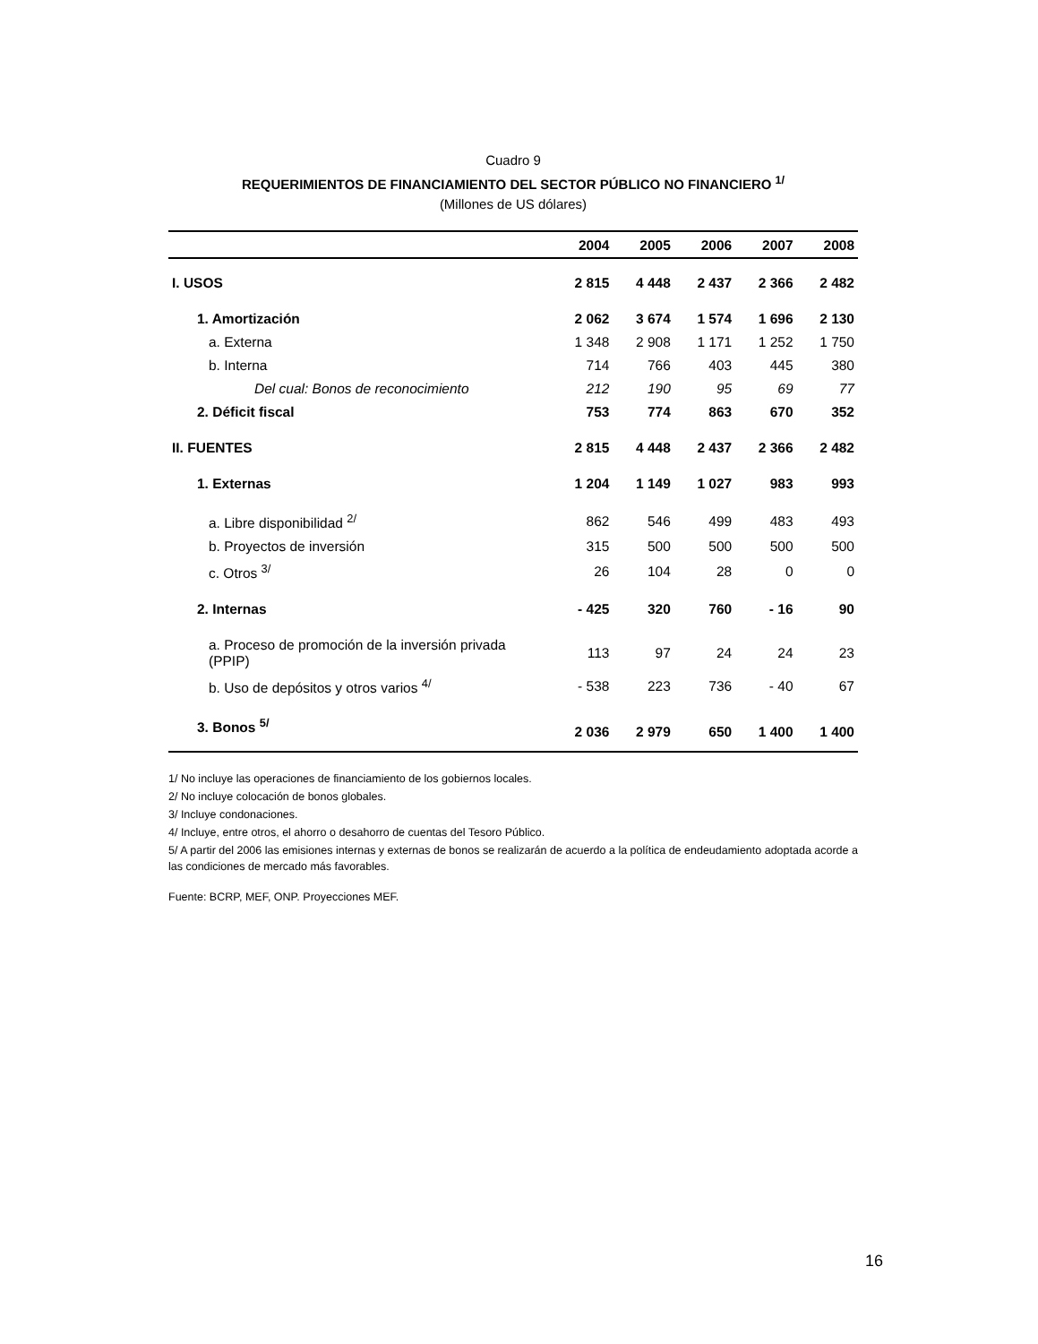Cuadro 9
REQUERIMIENTOS DE FINANCIAMIENTO DEL SECTOR PÚBLICO NO FINANCIERO <sup>1/</sup>
(Millones de US dólares)
| | 2004 | 2005 | 2006 | 2007 | 2008 |
| --- | --- | --- | --- | --- | --- |
| I. USOS | 2 815 | 4 448 | 2 437 | 2 366 | 2 482 |
| 1. Amortización | 2 062 | 3 674 | 1 574 | 1 696 | 2 130 |
| a. Externa | 1 348 | 2 908 | 1 171 | 1 252 | 1 750 |
| b. Interna | 714 | 766 | 403 | 445 | 380 |
| Del cual: Bonos de reconocimiento | 212 | 190 | 95 | 69 | 77 |
| 2. Déficit fiscal | 753 | 774 | 863 | 670 | 352 |
| II. FUENTES | 2 815 | 4 448 | 2 437 | 2 366 | 2 482 |
| 1. Externas | 1 204 | 1 149 | 1 027 | 983 | 993 |
| a. Libre disponibilidad <sup>2/</sup> | 862 | 546 | 499 | 483 | 493 |
| b. Proyectos de inversión | 315 | 500 | 500 | 500 | 500 |
| c. Otros <sup>3/</sup> | 26 | 104 | 28 | 0 | 0 |
| 2. Internas | - 425 | 320 | 760 | - 16 | 90 |
| a. Proceso de promoción de la inversión privada (PPIP) | 113 | 97 | 24 | 24 | 23 |
| b. Uso de depósitos y otros varios <sup>4/</sup> | - 538 | 223 | 736 | - 40 | 67 |
| 3. Bonos <sup>5/</sup> | 2 036 | 2 979 | 650 | 1 400 | 1 400 |
1/ No incluye las operaciones de financiamiento de los gobiernos locales.
2/ No incluye colocación de bonos globales.
3/ Incluye condonaciones.
4/ Incluye, entre otros, el ahorro o desahorro de cuentas del Tesoro Público.
5/ A partir del 2006 las emisiones internas y externas de bonos se realizarán de acuerdo a la política de endeudamiento adoptada acorde a las condiciones de mercado más favorables.
Fuente: BCRP, MEF, ONP. Proyecciones MEF.
16